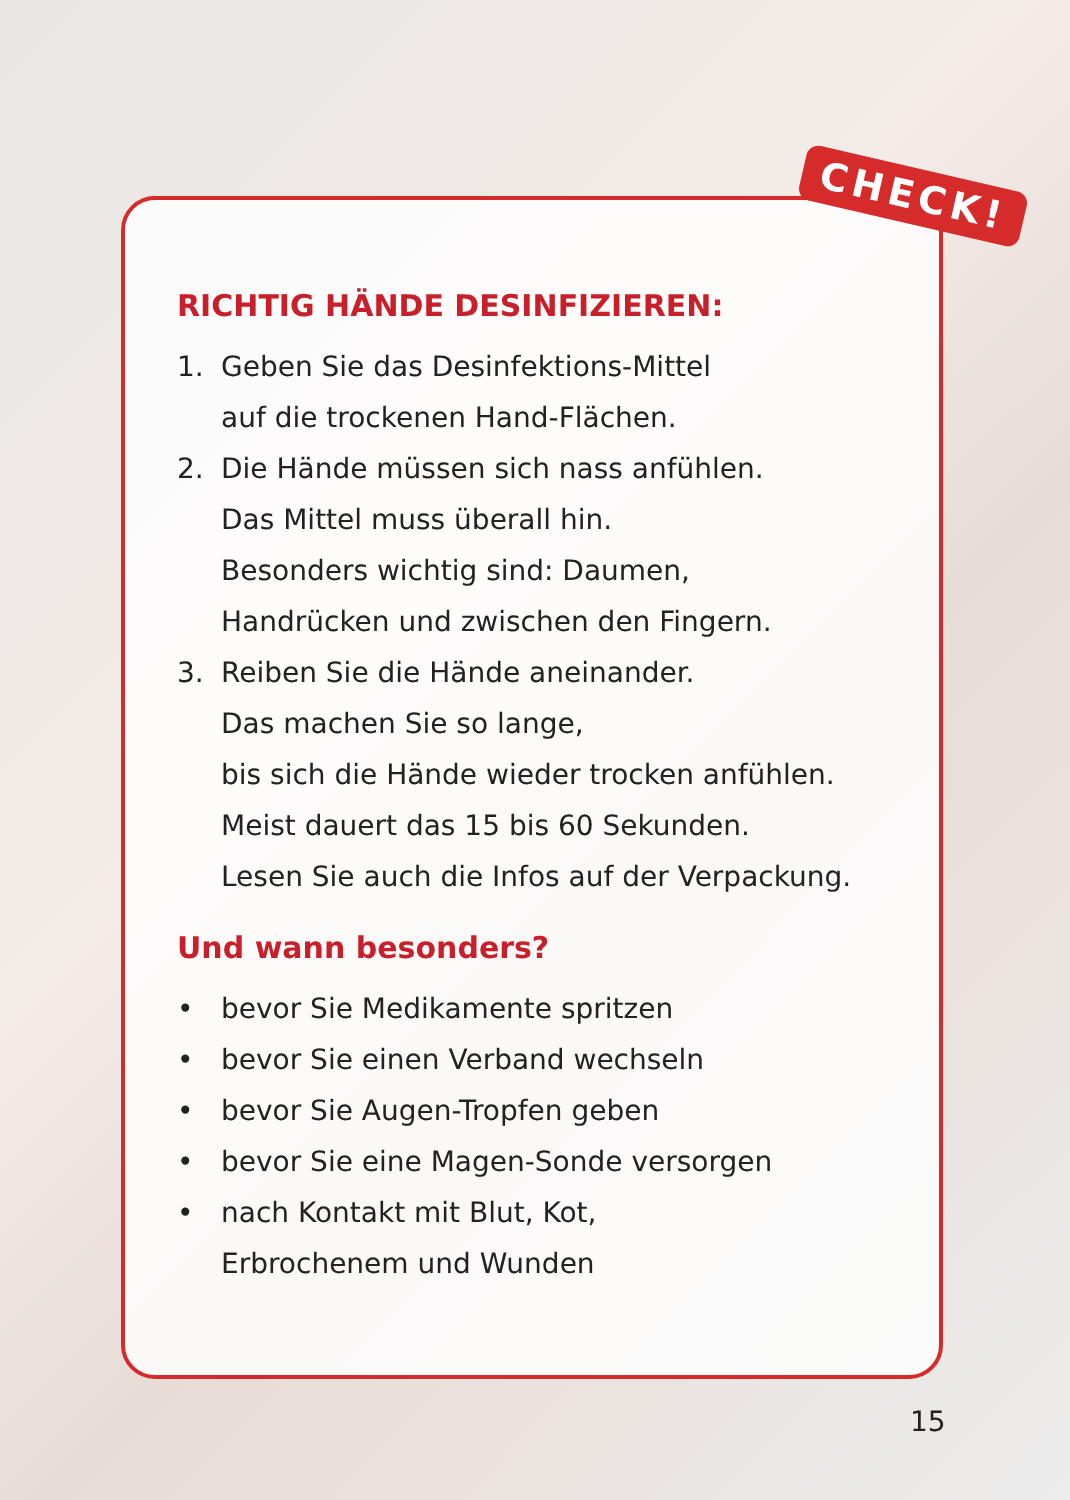RICHTIG HÄNDE DESINFIZIEREN:
1. Geben Sie das Desinfektions-Mittel
auf die trockenen Hand-Flächen.
2. Die Hände müssen sich nass anfühlen.
Das Mittel muss überall hin.
Besonders wichtig sind: Daumen,
Handrücken und zwischen den Fingern.
3. Reiben Sie die Hände aneinander.
Das machen Sie so lange,
bis sich die Hände wieder trocken anfühlen.
Meist dauert das 15 bis 60 Sekunden.
Lesen Sie auch die Infos auf der Verpackung.
Und wann besonders?
• bevor Sie Medikamente spritzen
• bevor Sie einen Verband wechseln
• bevor Sie Augen-Tropfen geben
• bevor Sie eine Magen-Sonde versorgen
• nach Kontakt mit Blut, Kot,
Erbrochenem und Wunden
CHECK!
15